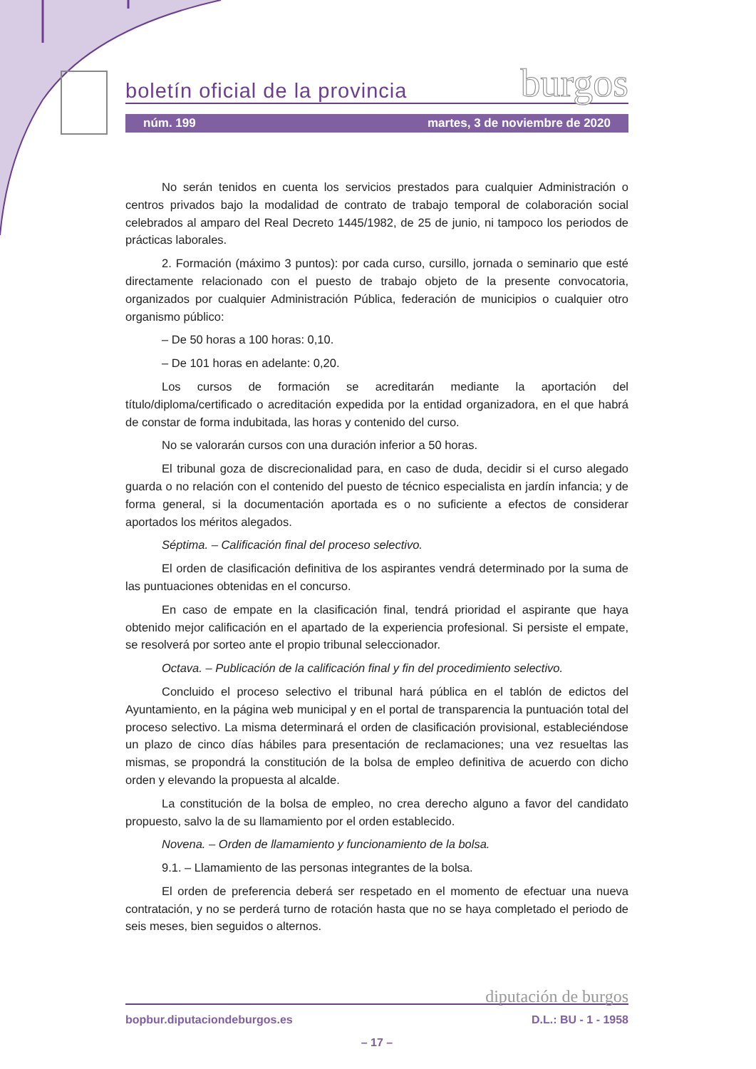boletín oficial de la provincia burgos
núm. 199 martes, 3 de noviembre de 2020
No serán tenidos en cuenta los servicios prestados para cualquier Administración o centros privados bajo la modalidad de contrato de trabajo temporal de colaboración social celebrados al amparo del Real Decreto 1445/1982, de 25 de junio, ni tampoco los periodos de prácticas laborales.
2. Formación (máximo 3 puntos): por cada curso, cursillo, jornada o seminario que esté directamente relacionado con el puesto de trabajo objeto de la presente convocatoria, organizados por cualquier Administración Pública, federación de municipios o cualquier otro organismo público:
– De 50 horas a 100 horas: 0,10.
– De 101 horas en adelante: 0,20.
Los cursos de formación se acreditarán mediante la aportación del título/diploma/certificado o acreditación expedida por la entidad organizadora, en el que habrá de constar de forma indubitada, las horas y contenido del curso.
No se valorarán cursos con una duración inferior a 50 horas.
El tribunal goza de discrecionalidad para, en caso de duda, decidir si el curso alegado guarda o no relación con el contenido del puesto de técnico especialista en jardín infancia; y de forma general, si la documentación aportada es o no suficiente a efectos de considerar aportados los méritos alegados.
Séptima. – Calificación final del proceso selectivo.
El orden de clasificación definitiva de los aspirantes vendrá determinado por la suma de las puntuaciones obtenidas en el concurso.
En caso de empate en la clasificación final, tendrá prioridad el aspirante que haya obtenido mejor calificación en el apartado de la experiencia profesional. Si persiste el empate, se resolverá por sorteo ante el propio tribunal seleccionador.
Octava. – Publicación de la calificación final y fin del procedimiento selectivo.
Concluido el proceso selectivo el tribunal hará pública en el tablón de edictos del Ayuntamiento, en la página web municipal y en el portal de transparencia la puntuación total del proceso selectivo. La misma determinará el orden de clasificación provisional, estableciéndose un plazo de cinco días hábiles para presentación de reclamaciones; una vez resueltas las mismas, se propondrá la constitución de la bolsa de empleo definitiva de acuerdo con dicho orden y elevando la propuesta al alcalde.
La constitución de la bolsa de empleo, no crea derecho alguno a favor del candidato propuesto, salvo la de su llamamiento por el orden establecido.
Novena. – Orden de llamamiento y funcionamiento de la bolsa.
9.1. – Llamamiento de las personas integrantes de la bolsa.
El orden de preferencia deberá ser respetado en el momento de efectuar una nueva contratación, y no se perderá turno de rotación hasta que no se haya completado el periodo de seis meses, bien seguidos o alternos.
diputación de burgos
bopbur.diputaciondeburgos.es D.L.: BU - 1 - 1958
– 17 –